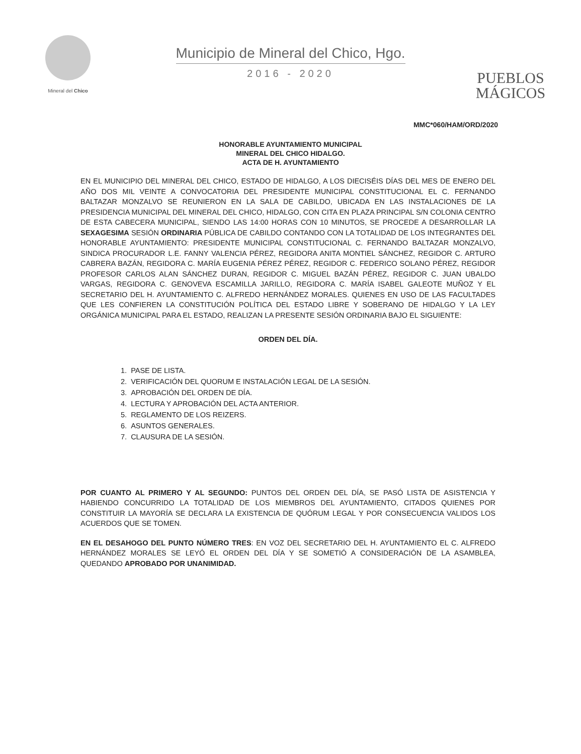Mineral del Chico
Municipio de Mineral del Chico, Hgo.
2016 - 2020
PUEBLOS
MÁGICOS
MMC*060/HAM/ORD/2020
HONORABLE AYUNTAMIENTO MUNICIPAL
MINERAL DEL CHICO HIDALGO.
ACTA DE H. AYUNTAMIENTO
EN EL MUNICIPIO DEL MINERAL DEL CHICO, ESTADO DE HIDALGO, A LOS DIECISÉIS DÍAS DEL MES DE ENERO DEL AÑO DOS MIL VEINTE A CONVOCATORIA DEL PRESIDENTE MUNICIPAL CONSTITUCIONAL EL C. FERNANDO BALTAZAR MONZALVO SE REUNIERON EN LA SALA DE CABILDO, UBICADA EN LAS INSTALACIONES DE LA PRESIDENCIA MUNICIPAL DEL MINERAL DEL CHICO, HIDALGO, CON CITA EN PLAZA PRINCIPAL S/N COLONIA CENTRO DE ESTA CABECERA MUNICIPAL, SIENDO LAS 14:00 HORAS CON 10 MINUTOS, SE PROCEDE A DESARROLLAR LA SEXAGESIMA SESIÓN ORDINARIA PÚBLICA DE CABILDO CONTANDO CON LA TOTALIDAD DE LOS INTEGRANTES DEL HONORABLE AYUNTAMIENTO: PRESIDENTE MUNICIPAL CONSTITUCIONAL C. FERNANDO BALTAZAR MONZALVO, SINDICA PROCURADOR L.E. FANNY VALENCIA PÉREZ, REGIDORA ANITA MONTIEL SÁNCHEZ, REGIDOR C. ARTURO CABRERA BAZÁN, REGIDORA C. MARÍA EUGENIA PÉREZ PÉREZ, REGIDOR C. FEDERICO SOLANO PÉREZ, REGIDOR PROFESOR CARLOS ALAN SÁNCHEZ DURAN, REGIDOR C. MIGUEL BAZÁN PÉREZ, REGIDOR C. JUAN UBALDO VARGAS, REGIDORA C. GENOVEVA ESCAMILLA JARILLO, REGIDORA C. MARÍA ISABEL GALEOTE MUÑOZ Y EL SECRETARIO DEL H. AYUNTAMIENTO C. ALFREDO HERNÁNDEZ MORALES. QUIENES EN USO DE LAS FACULTADES QUE LES CONFIEREN LA CONSTITUCIÓN POLÍTICA DEL ESTADO LIBRE Y SOBERANO DE HIDALGO Y LA LEY ORGÁNICA MUNICIPAL PARA EL ESTADO, REALIZAN LA PRESENTE SESIÓN ORDINARIA BAJO EL SIGUIENTE:
ORDEN DEL DÍA.
1. PASE DE LISTA.
2. VERIFICACIÓN DEL QUORUM E INSTALACIÓN LEGAL DE LA SESIÓN.
3. APROBACIÓN DEL ORDEN DE DÍA.
4. LECTURA Y APROBACIÓN DEL ACTA ANTERIOR.
5. REGLAMENTO DE LOS REIZERS.
6. ASUNTOS GENERALES.
7. CLAUSURA DE LA SESIÓN.
POR CUANTO AL PRIMERO Y AL SEGUNDO: PUNTOS DEL ORDEN DEL DÍA, SE PASÓ LISTA DE ASISTENCIA Y HABIENDO CONCURRIDO LA TOTALIDAD DE LOS MIEMBROS DEL AYUNTAMIENTO, CITADOS QUIENES POR CONSTITUIR LA MAYORÍA SE DECLARA LA EXISTENCIA DE QUÓRUM LEGAL Y POR CONSECUENCIA VALIDOS LOS ACUERDOS QUE SE TOMEN.
EN EL DESAHOGO DEL PUNTO NÚMERO TRES: EN VOZ DEL SECRETARIO DEL H. AYUNTAMIENTO EL C. ALFREDO HERNÁNDEZ MORALES SE LEYÓ EL ORDEN DEL DÍA Y SE SOMETIÓ A CONSIDERACIÓN DE LA ASAMBLEA, QUEDANDO APROBADO POR UNANIMIDAD.